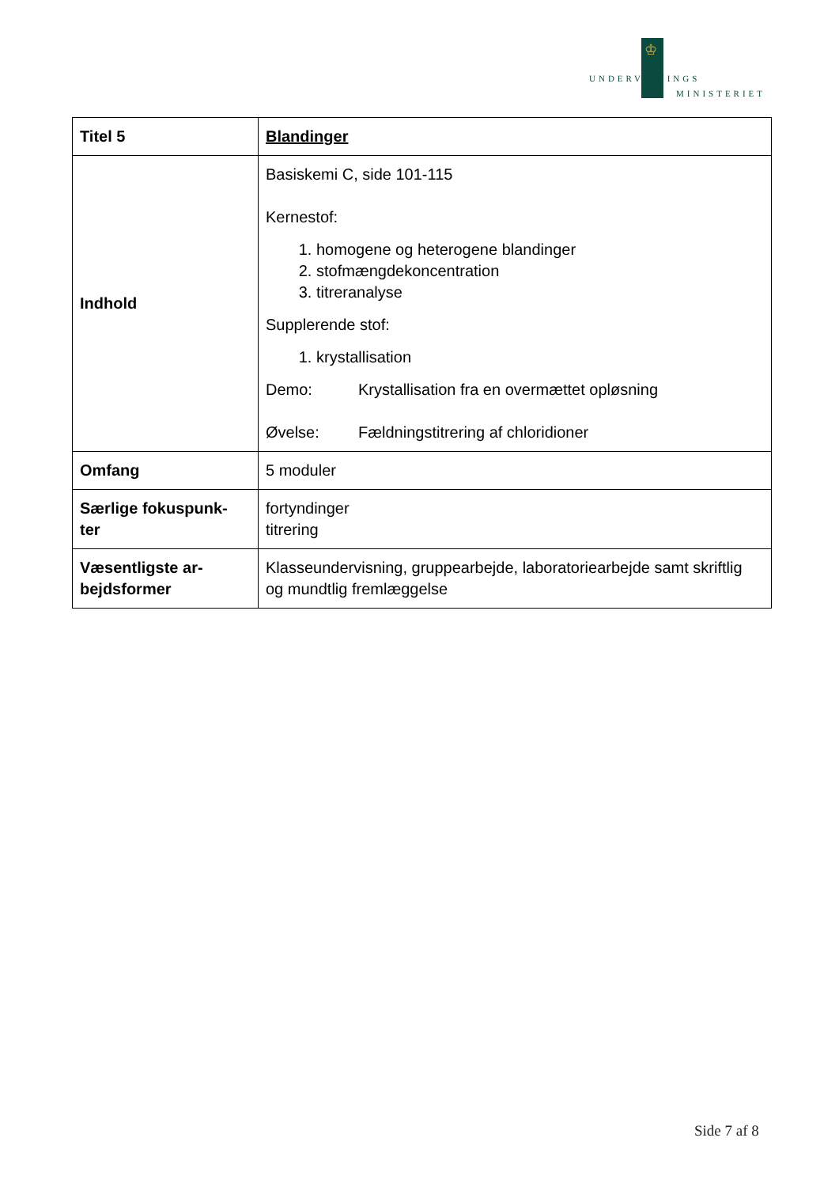♔
UNDERVISNINGS
MINISTERIET
| Titel 5 | Blandinger |
| Indhold | Basiskemi C, side 101-115 Kernestof: 1. homogene og heterogene blandinger 2. stofmængdekoncentration 3. titreranalyse Supplerende stof: 1. krystallisation Demo: Krystallisation fra en overmættet opløsning Øvelse: Fældningstitrering af chloridioner |
| Omfang | 5 moduler |
| Særlige fokuspunk- ter | fortyndinger titrering |
| Væsentligste ar- bejdsformer | Klasseundervisning, gruppearbejde, laboratoriearbejde samt skriftlig og mundtlig fremlæggelse |
Side 7 af 8